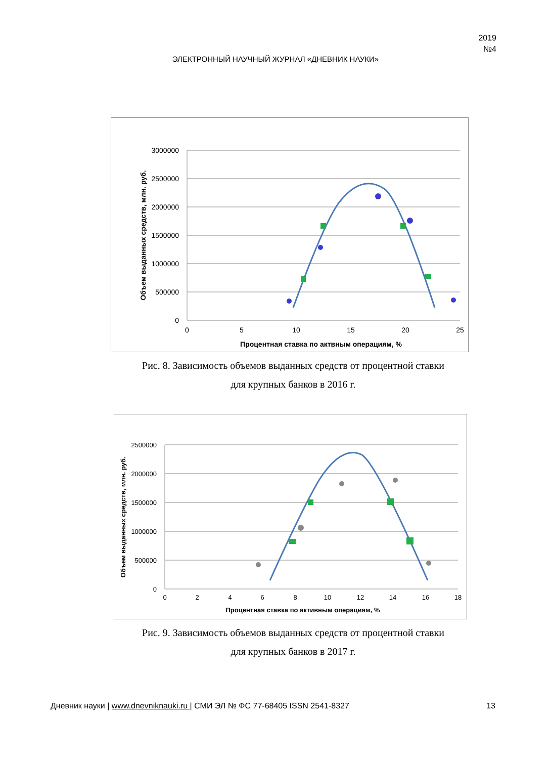2019
№4
ЭЛЕКТРОННЫЙ НАУЧНЫЙ ЖУРНАЛ «ДНЕВНИК НАУКИ»
3000000
2500000
2000000
1500000
1000000
500000
0
0
5
10
15
20
25
Процентная ставка по актвным операциям, %
Объем выданных средств, млн. руб.
Рис. 8. Зависимость объемов выданных средств от процентной ставки
для крупных банков в 2016 г.
2500000
2000000
1500000
1000000
500000
0
0
2
4
6
8
10
12
14
16
18
Процентная ставка по активным операциям, %
Объем выданных средств, млн. руб.
Рис. 9. Зависимость объемов выданных средств от процентной ставки
для крупных банков в 2017 г.
Дневник науки | www.dnevniknauki.ru | СМИ ЭЛ № ФС 77-68405 ISSN 2541-8327 13